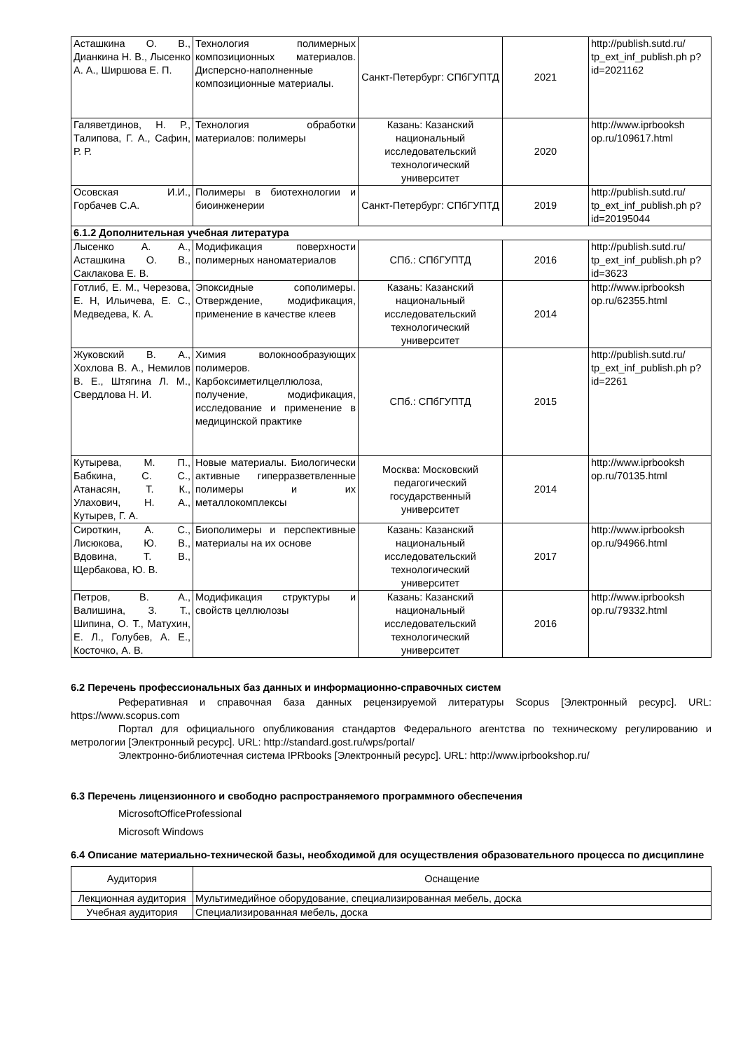| Асташкина О. В., Дианкина Н. В., Лысенко А. А., Ширшова Е. П. | Технология полимерных композиционных материалов. Дисперсно-наполненные композиционные материалы. | Санкт-Петербург: СПбГУПТД | 2021 | http://publish.sutd.ru/ tp_ext_inf_publish.ph p?id=2021162 |
| Галяветдинов, Н. Р., Талипова, Г. А., Сафин, Р. Р. | Технология обработки материалов: полимеры | Казань: Казанский национальный исследовательский технологический университет | 2020 | http://www.iprbooksh op.ru/109617.html |
| Осовская И.И., Горбачев С.А. | Полимеры в биотехнологии и биоинженерии | Санкт-Петербург: СПбГУПТД | 2019 | http://publish.sutd.ru/ tp_ext_inf_publish.ph p?id=20195044 |
| 6.1.2 Дополнительная учебная литература | | | | |
| Лысенко А. А., Асташкина О. В., Саклакова Е. В. | Модификация поверхности полимерных наноматериалов | СПб.: СПбГУПТД | 2016 | http://publish.sutd.ru/ tp_ext_inf_publish.ph p?id=3623 |
| Готлиб, Е. М., Черезова, Е. Н, Ильичева, Е. С., Медведева, К. А. | Эпоксидные сополимеры. Отверждение, модификация, применение в качестве клеев | Казань: Казанский национальный исследовательский технологический университет | 2014 | http://www.iprbooksh op.ru/62355.html |
| Жуковский В. А., Хохлова В. А., Немилов В. Е., Штягина Л. М., Свердлова Н. И. | Химия волокнообразующих полимеров. Карбоксиметилцеллюлоза, получение, модификация, исследование и применение в медицинской практике | СПб.: СПбГУПТД | 2015 | http://publish.sutd.ru/ tp_ext_inf_publish.ph p?id=2261 |
| Кутырева, М. П., Бабкина, С. С., Атанасян, Т. К., Улахович, Н. А., Кутырев, Г. А. | Новые материалы. Биологически активные гиперразветвленные полимеры и их металлокомплексы | Москва: Московский педагогический государственный университет | 2014 | http://www.iprbooksh op.ru/70135.html |
| Сироткин, А. С., Лисюкова, Ю. В., Вдовина, Т. В., Щербакова, Ю. В. | Биополимеры и перспективные материалы на их основе | Казань: Казанский национальный исследовательский технологический университет | 2017 | http://www.iprbooksh op.ru/94966.html |
| Петров, В. А., Валишина, З. Т., Шипина, О. Т., Матухин, Е. Л., Голубев, А. Е., Косточко, А. В. | Модификация структуры и свойств целлюлозы | Казань: Казанский национальный исследовательский технологический университет | 2016 | http://www.iprbooksh op.ru/79332.html |
6.2 Перечень профессиональных баз данных и информационно-справочных систем
Реферативная и справочная база данных рецензируемой литературы Scopus [Электронный ресурс]. URL: https://www.scopus.com
Портал для официального опубликования стандартов Федерального агентства по техническому регулированию и метрологии [Электронный ресурс]. URL: http://standard.gost.ru/wps/portal/
Электронно-библиотечная система IPRbooks [Электронный ресурс]. URL: http://www.iprbookshop.ru/
6.3 Перечень лицензионного и свободно распространяемого программного обеспечения
MicrosoftOfficeProfessional
Microsoft Windows
6.4 Описание материально-технической базы, необходимой для осуществления образовательного процесса по дисциплине
| Аудитория | Оснащение |
| Лекционная аудитория | Мультимедийное оборудование, специализированная мебель, доска |
| Учебная аудитория | Специализированная мебель, доска |